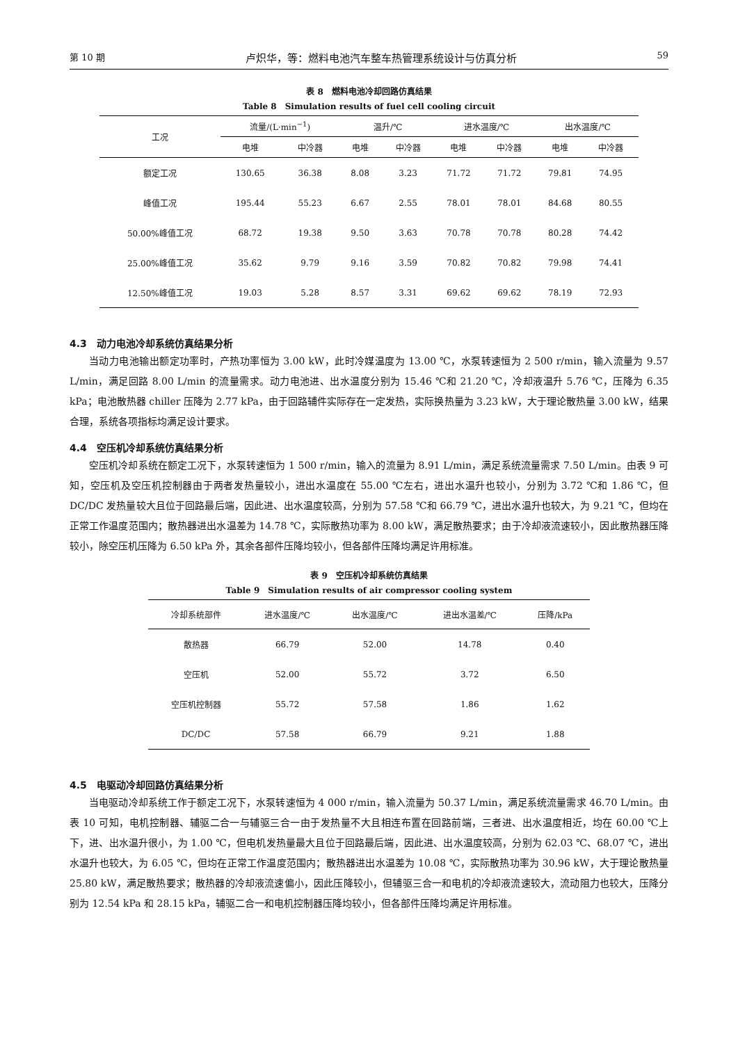第 10 期 卢炽华，等：燃料电池汽车整车热管理系统设计与仿真分析 59
表 8　燃料电池冷却回路仿真结果
Table 8　Simulation results of fuel cell cooling circuit
| 工况 | 流量/(L·min<sup>−1</sup>) | | 温升/℃ | | 进水温度/℃ | | 出水温度/℃ | |
| --- | --- | --- | --- | --- | --- | --- | --- | --- |
| | 电堆 | 中冷器 | 电堆 | 中冷器 | 电堆 | 中冷器 | 电堆 | 中冷器 |
| 额定工况 | 130.65 | 36.38 | 8.08 | 3.23 | 71.72 | 71.72 | 79.81 | 74.95 |
| 峰值工况 | 195.44 | 55.23 | 6.67 | 2.55 | 78.01 | 78.01 | 84.68 | 80.55 |
| 50.00%峰值工况 | 68.72 | 19.38 | 9.50 | 3.63 | 70.78 | 70.78 | 80.28 | 74.42 |
| 25.00%峰值工况 | 35.62 | 9.79 | 9.16 | 3.59 | 70.82 | 70.82 | 79.98 | 74.41 |
| 12.50%峰值工况 | 19.03 | 5.28 | 8.57 | 3.31 | 69.62 | 69.62 | 78.19 | 72.93 |
4.3　动力电池冷却系统仿真结果分析
当动力电池输出额定功率时，产热功率恒为 3.00 kW，此时冷媒温度为 13.00 ℃，水泵转速恒为 2 500 r/min，输入流量为 9.57 L/min，满足回路 8.00 L/min 的流量需求。动力电池进、出水温度分别为 15.46 ℃和 21.20 ℃，冷却液温升 5.76 ℃，压降为 6.35 kPa；电池散热器 chiller 压降为 2.77 kPa，由于回路辅件实际存在一定发热，实际换热量为 3.23 kW，大于理论散热量 3.00 kW，结果合理，系统各项指标均满足设计要求。
4.4　空压机冷却系统仿真结果分析
空压机冷却系统在额定工况下，水泵转速恒为 1 500 r/min，输入的流量为 8.91 L/min，满足系统流量需求 7.50 L/min。由表 9 可知，空压机及空压机控制器由于两者发热量较小，进出水温度在 55.00 ℃左右，进出水温升也较小，分别为 3.72 ℃和 1.86 ℃，但 DC/DC 发热量较大且位于回路最后端，因此进、出水温度较高，分别为 57.58 ℃和 66.79 ℃，进出水温升也较大，为 9.21 ℃，但均在正常工作温度范围内；散热器进出水温差为 14.78 ℃，实际散热功率为 8.00 kW，满足散热要求；由于冷却液流速较小，因此散热器压降较小，除空压机压降为 6.50 kPa 外，其余各部件压降均较小，但各部件压降均满足许用标准。
表 9　空压机冷却系统仿真结果
Table 9　Simulation results of air compressor cooling system
| 冷却系统部件 | 进水温度/℃ | 出水温度/℃ | 进出水温差/℃ | 压降/kPa |
| --- | --- | --- | --- | --- |
| 散热器 | 66.79 | 52.00 | 14.78 | 0.40 |
| 空压机 | 52.00 | 55.72 | 3.72 | 6.50 |
| 空压机控制器 | 55.72 | 57.58 | 1.86 | 1.62 |
| DC/DC | 57.58 | 66.79 | 9.21 | 1.88 |
4.5　电驱动冷却回路仿真结果分析
当电驱动冷却系统工作于额定工况下，水泵转速恒为 4 000 r/min，输入流量为 50.37 L/min，满足系统流量需求 46.70 L/min。由表 10 可知，电机控制器、辅驱二合一与辅驱三合一由于发热量不大且相连布置在回路前端，三者进、出水温度相近，均在 60.00 ℃上下，进、出水温升很小，为 1.00 ℃，但电机发热量最大且位于回路最后端，因此进、出水温度较高，分别为 62.03 ℃、68.07 ℃，进出水温升也较大，为 6.05 ℃，但均在正常工作温度范围内；散热器进出水温差为 10.08 ℃，实际散热功率为 30.96 kW，大于理论散热量 25.80 kW，满足散热要求；散热器的冷却液流速偏小，因此压降较小，但辅驱三合一和电机的冷却液流速较大，流动阻力也较大，压降分别为 12.54 kPa 和 28.15 kPa，辅驱二合一和电机控制器压降均较小，但各部件压降均满足许用标准。